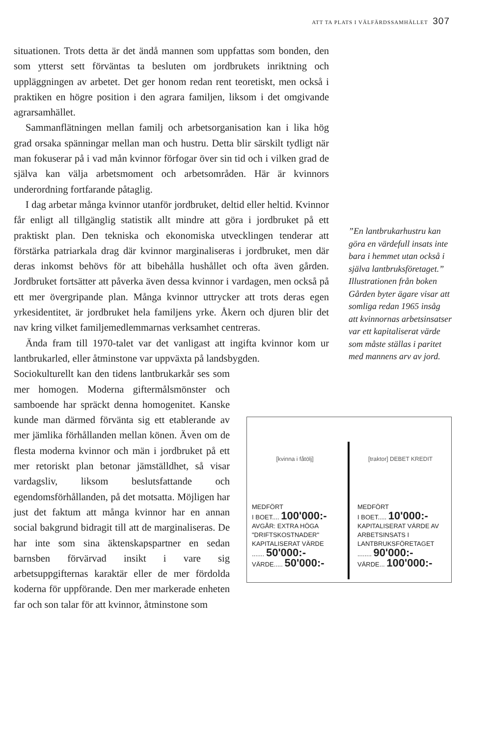ATT TA PLATS I VÄLFÄRDSSAMHÄLLET 307
situationen. Trots detta är det ändå mannen som uppfattas som bonden, den som ytterst sett förväntas ta besluten om jordbrukets inriktning och uppläggningen av arbetet. Det ger honom redan rent teoretiskt, men också i praktiken en högre position i den agrara familjen, liksom i det omgivande agrarsamhället.
Sammanflätningen mellan familj och arbetsorganisation kan i lika hög grad orsaka spänningar mellan man och hustru. Detta blir särskilt tydligt när man fokuserar på i vad mån kvinnor förfogar över sin tid och i vilken grad de själva kan välja arbetsmoment och arbetsområden. Här är kvinnors underordning fortfarande påtaglig.
I dag arbetar många kvinnor utanför jordbruket, deltid eller heltid. Kvinnor får enligt all tillgänglig statistik allt mindre att göra i jordbruket på ett praktiskt plan. Den tekniska och ekonomiska utvecklingen tenderar att förstärka patriarkala drag där kvinnor marginaliseras i jordbruket, men där deras inkomst behövs för att bibehålla hushållet och ofta även gården. Jordbruket fortsätter att påverka även dessa kvinnor i vardagen, men också på ett mer övergripande plan. Många kvinnor uttrycker att trots deras egen yrkesidentitet, är jordbruket hela familjens yrke. Åkern och djuren blir det nav kring vilket familjemedlemmarnas verksamhet centreras.
Ända fram till 1970-talet var det vanligast att ingifta kvinnor kom ur lantbrukarled, eller åtminstone var uppväxta på landsbygden.
Sociokulturellt kan den tidens lantbrukarkår ses som mer homogen. Moderna giftermålsmönster och samboende har spräckt denna homogenitet. Kanske kunde man därmed förvänta sig ett etablerande av mer jämlika förhållanden mellan könen. Även om de flesta moderna kvinnor och män i jordbruket på ett mer retoriskt plan betonar jämställdhet, så visar vardagsliv, liksom beslutsfattande och egendomsförhållanden, på det motsatta. Möjligen har just det faktum att många kvinnor har en annan social bakgrund bidragit till att de marginaliseras. De har inte som sina äktenskapspartner en sedan barnsben förvärvad insikt i vare sig arbetsuppgifternas karaktär eller de mer fördolda koderna för uppförande. Den mer markerade enheten far och son talar för att kvinnor, åtminstone som
”En lantbrukarhustru kan göra en värdefull insats inte bara i hemmet utan också i själva lantbruksföretaget.” Illustrationen från boken Gården byter ägare visar att somliga redan 1965 insåg att kvinnornas arbetsinsatser var ett kapitaliserat värde som måste ställas i paritet med mannens arv av jord.
[kvinna i fåtölj]
MEDFÖRT
I BOET.... 100'000:-
AVGÅR: EXTRA HÖGA "DRIFTSKOSTNADER" KAPITALISERAT VÄRDE
....... 50'000:-
VÄRDE..... 50'000:-
[traktor] DEBET KREDIT
MEDFÖRT
I BOET..... 10'000:-
KAPITALISERAT VÄRDE AV ARBETSINSATS I LANTBRUKSFÖRETAGET
........ 90'000:-
VÄRDE... 100'000:-